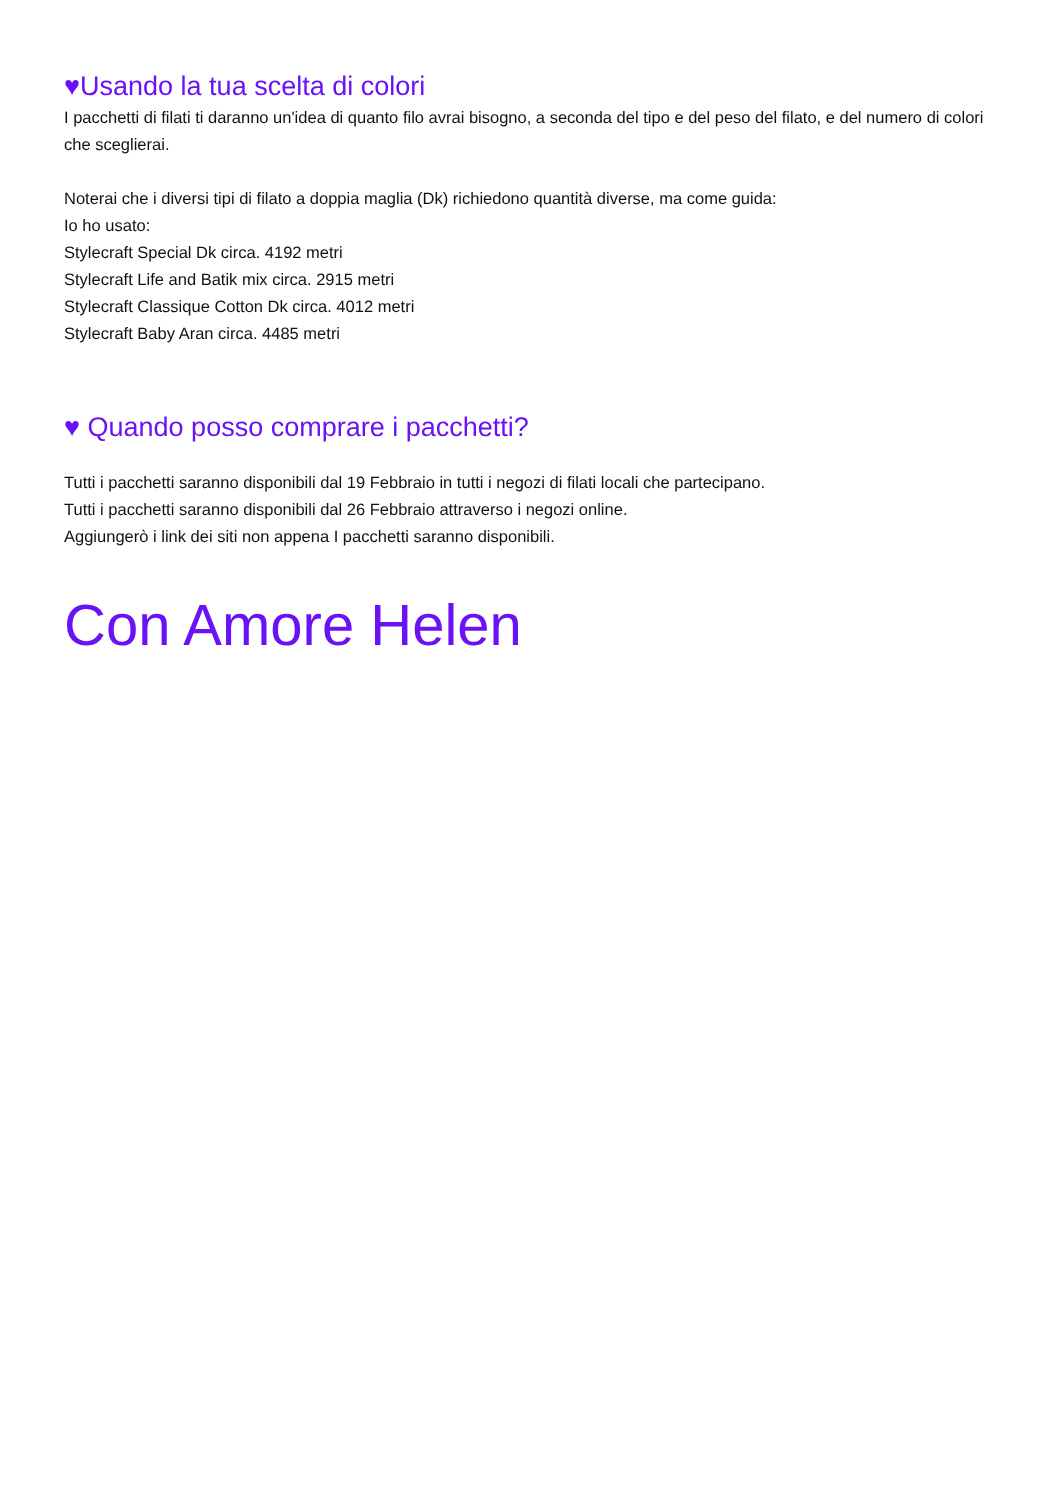♥Usando la tua scelta di colori
I pacchetti di filati ti daranno un'idea di quanto filo avrai bisogno, a seconda del tipo e del peso del filato, e del numero di colori che sceglierai.
Noterai che i diversi tipi di filato a doppia maglia (Dk) richiedono quantità diverse, ma come guida:
Io ho usato:
Stylecraft Special Dk circa. 4192 metri
Stylecraft Life and Batik mix circa. 2915 metri
Stylecraft Classique Cotton Dk circa. 4012 metri
Stylecraft Baby Aran circa. 4485 metri
♥ Quando posso comprare i pacchetti?
Tutti i pacchetti saranno disponibili dal 19 Febbraio in tutti i negozi di filati locali che partecipano.
Tutti i pacchetti saranno disponibili dal 26 Febbraio attraverso i negozi online.
Aggiungerò i link dei siti non appena I pacchetti saranno disponibili.
Con Amore Helen